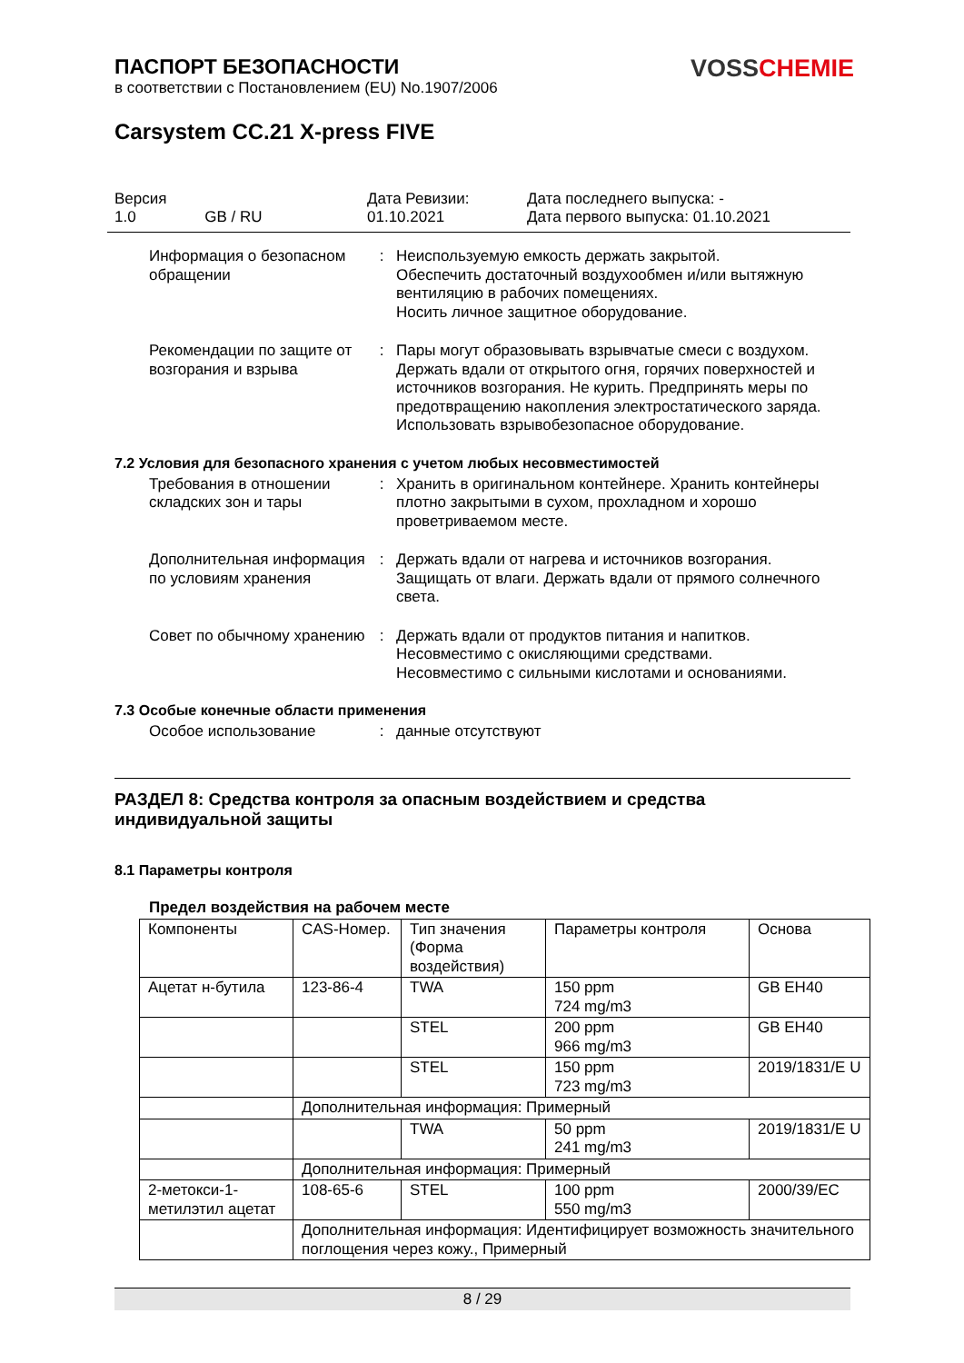VOSS CHEMIE
ПАСПОРТ БЕЗОПАСНОСТИ
в соответствии с Постановлением (EU) No.1907/2006
Carsystem CC.21 X-press FIVE
Версия
1.0 GB / RU
Дата Ревизии:
01.10.2021
Дата последнего выпуска: -
Дата первого выпуска: 01.10.2021
Информация о безопасном обращении
: Неиспользуемую емкость держать закрытой.
Обеспечить достаточный воздухообмен и/или вытяжную вентиляцию в рабочих помещениях.
Носить личное защитное оборудование.
Рекомендации по защите от возгорания и взрыва
: Пары могут образовывать взрывчатые смеси с воздухом. Держать вдали от открытого огня, горячих поверхностей и источников возгорания. Не курить. Предпринять меры по предотвращению накопления электростатического заряда. Использовать взрывобезопасное оборудование.
7.2 Условия для безопасного хранения с учетом любых несовместимостей
Требования в отношении складских зон и тары
: Хранить в оригинальном контейнере. Хранить контейнеры плотно закрытыми в сухом, прохладном и хорошо проветриваемом месте.
Дополнительная информация по условиям хранения
: Держать вдали от нагрева и источников возгорания. Защищать от влаги. Держать вдали от прямого солнечного света.
Совет по обычному хранению
: Держать вдали от продуктов питания и напитков.
Несовместимо с окисляющими средствами.
Несовместимо с сильными кислотами и основаниями.
7.3 Особые конечные области применения
Особое использование : данные отсутствуют
РАЗДЕЛ 8: Средства контроля за опасным воздействием и средства индивидуальной защиты
8.1 Параметры контроля
Предел воздействия на рабочем месте
| Компоненты | CAS-Номер. | Тип значения (Форма воздействия) | Параметры контроля | Основа |
| Ацетат н-бутила | 123-86-4 | TWA | 150 ppm 724 mg/m3 | GB EH40 |
| | | STEL | 200 ppm 966 mg/m3 | GB EH40 |
| | | STEL | 150 ppm 723 mg/m3 | 2019/1831/E U |
| | Дополнительная информация: Примерный | | | |
| | | TWA | 50 ppm 241 mg/m3 | 2019/1831/E U |
| | Дополнительная информация: Примерный | | | |
| 2-метокси-1-метилэтил ацетат | 108-65-6 | STEL | 100 ppm 550 mg/m3 | 2000/39/EC |
| | Дополнительная информация: Идентифицирует возможность значительного поглощения через кожу., Примерный | | | |
8 / 29